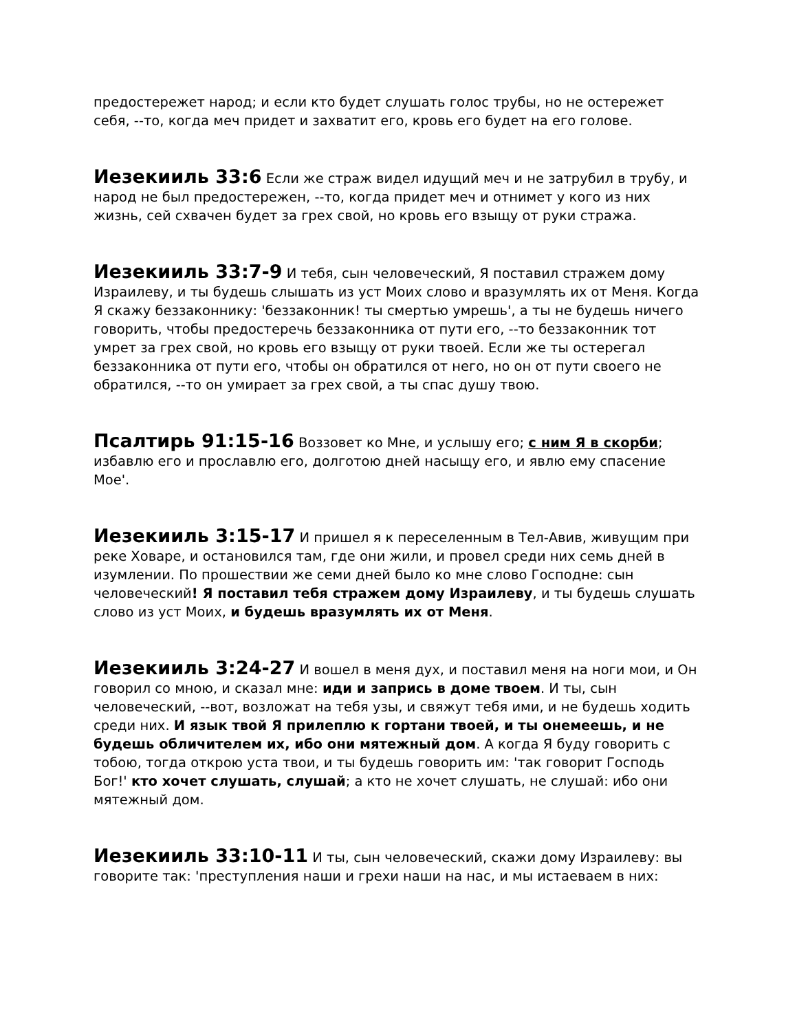предостережет народ; и если кто будет слушать голос трубы, но не остережет себя, --то, когда меч придет и захватит его, кровь его будет на его голове.
Иезекииль 33:6 Если же страж видел идущий меч и не затрубил в трубу, и народ не был предостережен, --то, когда придет меч и отнимет у кого из них жизнь, сей схвачен будет за грех свой, но кровь его взыщу от руки стража.
Иезекииль 33:7-9 И тебя, сын человеческий, Я поставил стражем дому Израилеву, и ты будешь слышать из уст Моих слово и вразумлять их от Меня. Когда Я скажу беззаконнику: 'беззаконник! ты смертью умрешь', а ты не будешь ничего говорить, чтобы предостеречь беззаконника от пути его, --то беззаконник тот умрет за грех свой, но кровь его взыщу от руки твоей. Если же ты остерегал беззаконника от пути его, чтобы он обратился от него, но он от пути своего не обратился, --то он умирает за грех свой, а ты спас душу твою.
Псалтирь 91:15-16 Воззовет ко Мне, и услышу его; с ним Я в скорби; избавлю его и прославлю его, долготою дней насыщу его, и явлю ему спасение Мое'.
Иезекииль 3:15-17 И пришел я к переселенным в Тел-Авив, живущим при реке Ховаре, и остановился там, где они жили, и провел среди них семь дней в изумлении. По прошествии же семи дней было ко мне слово Господне: сын человеческий! Я поставил тебя стражем дому Израилеву, и ты будешь слушать слово из уст Моих, и будешь вразумлять их от Меня.
Иезекииль 3:24-27 И вошел в меня дух, и поставил меня на ноги мои, и Он говорил со мною, и сказал мне: иди и запрись в доме твоем. И ты, сын человеческий, --вот, возложат на тебя узы, и свяжут тебя ими, и не будешь ходить среди них. И язык твой Я прилеплю к гортани твоей, и ты онемеешь, и не будешь обличителем их, ибо они мятежный дом. А когда Я буду говорить с тобою, тогда открою уста твои, и ты будешь говорить им: 'так говорит Господь Бог!' кто хочет слушать, слушай; а кто не хочет слушать, не слушай: ибо они мятежный дом.
Иезекииль 33:10-11 И ты, сын человеческий, скажи дому Израилеву: вы говорите так: 'преступления наши и грехи наши на нас, и мы истаеваем в них: